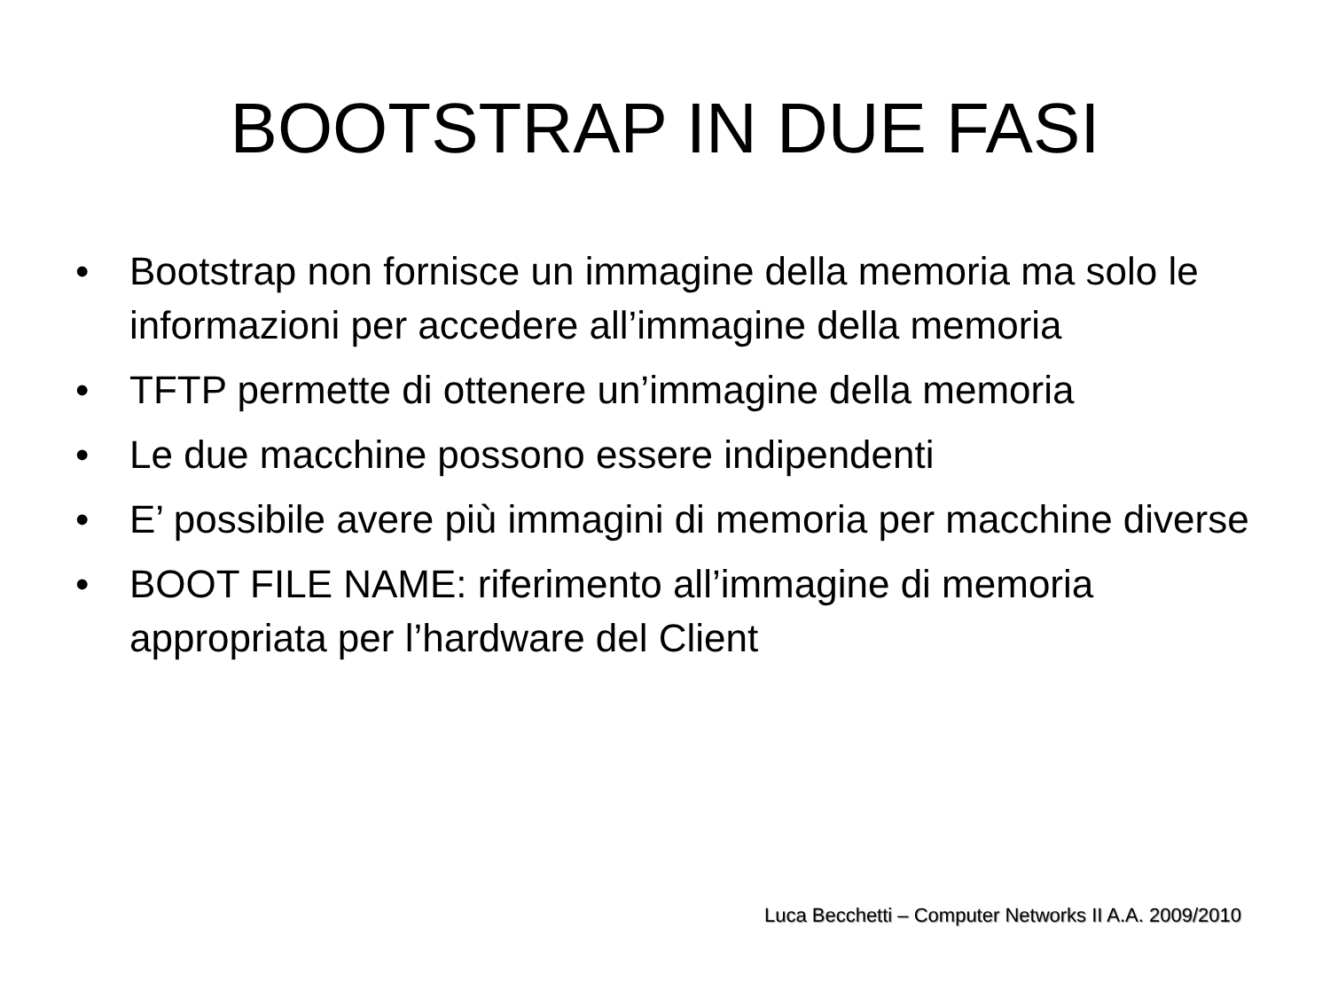BOOTSTRAP IN DUE FASI
• Bootstrap non fornisce un immagine della memoria ma solo le informazioni per accedere all’immagine della memoria
• TFTP permette di ottenere un’immagine della memoria
• Le due macchine possono essere indipendenti
• E’ possibile avere più immagini di memoria per macchine diverse
• BOOT FILE NAME: riferimento all’immagine di memoria appropriata per l’hardware del Client
Luca Becchetti – Computer Networks II A.A. 2009/2010